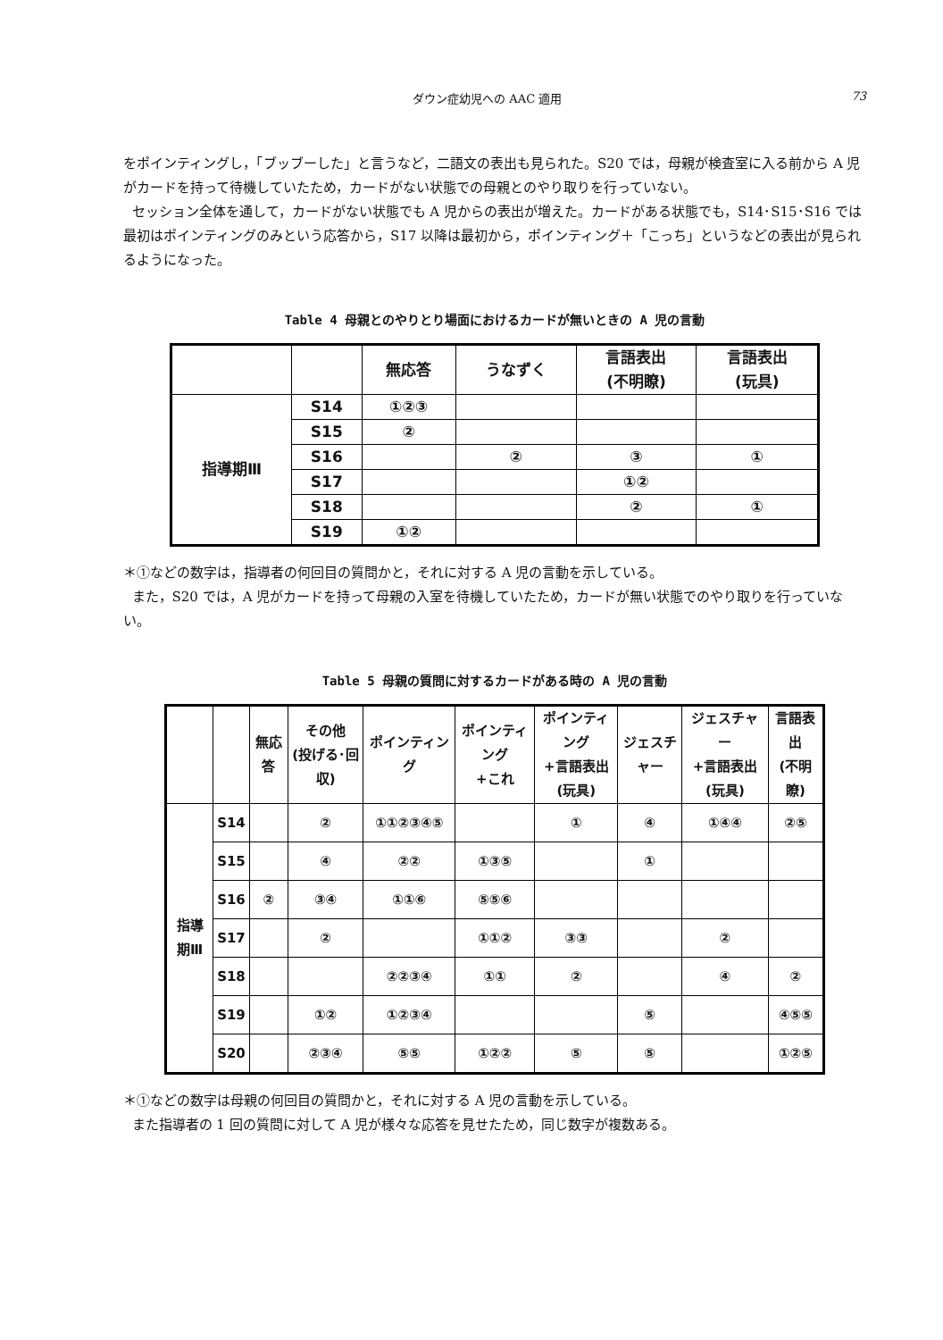ダウン症幼児への AAC 適用 73
をポインティングし，「ブッブーした」と言うなど，二語文の表出も見られた。S20 では，母親が検査室に入る前から A 児がカードを持って待機していたため，カードがない状態での母親とのやり取りを行っていない。
セッション全体を通して，カードがない状態でも A 児からの表出が増えた。カードがある状態でも，S14･S15･S16 では最初はポインティングのみという応答から，S17 以降は最初から，ポインティング＋「こっち」というなどの表出が見られるようになった。
Table 4 母親とのやりとり場面におけるカードが無いときの A 児の言動
| | | 無応答 | うなずく | 言語表出 (不明瞭) | 言語表出 (玩具) |
| --- | --- | --- | --- | --- | --- |
| 指導期Ⅲ | S14 | ①②③ | | | |
| | S15 | ② | | | |
| | S16 | | ② | ③ | ① |
| | S17 | | | ①② | |
| | S18 | | | ② | ① |
| | S19 | ①② | | | |
＊①などの数字は，指導者の何回目の質問かと，それに対する A 児の言動を示している。
また，S20 では，A 児がカードを持って母親の入室を待機していたため，カードが無い状態でのやり取りを行っていない。
Table 5 母親の質問に対するカードがある時の A 児の言動
| | | 無応答 | その他 (投げる･回収) | ポインティング | ポインティング +これ | ポインティング +言語表出(玩具) | ジェスチャー | ジェスチャー +言語表出(玩具) | 言語表出 (不明瞭) |
| --- | --- | --- | --- | --- | --- | --- | --- | --- | --- |
| 指導期Ⅲ | S14 | | ② | ①①②③④⑤ | | ① | ④ | ①④④ | ②⑤ |
| | S15 | | ④ | ②② | ①③⑤ | | ① | | |
| | S16 | ② | ③④ | ①①⑥ | ⑤⑤⑥ | | | | |
| | S17 | | ② | | ①①② | ③③ | | ② | |
| | S18 | | | ②②③④ | ①① | ② | | ④ | ② |
| | S19 | | ①② | ①②③④ | | | ⑤ | | ④⑤⑤ |
| | S20 | | ②③④ | ⑤⑤ | ①②② | ⑤ | ⑤ | | ①②⑤ |
＊①などの数字は母親の何回目の質問かと，それに対する A 児の言動を示している。
また指導者の 1 回の質問に対して A 児が様々な応答を見せたため，同じ数字が複数ある。